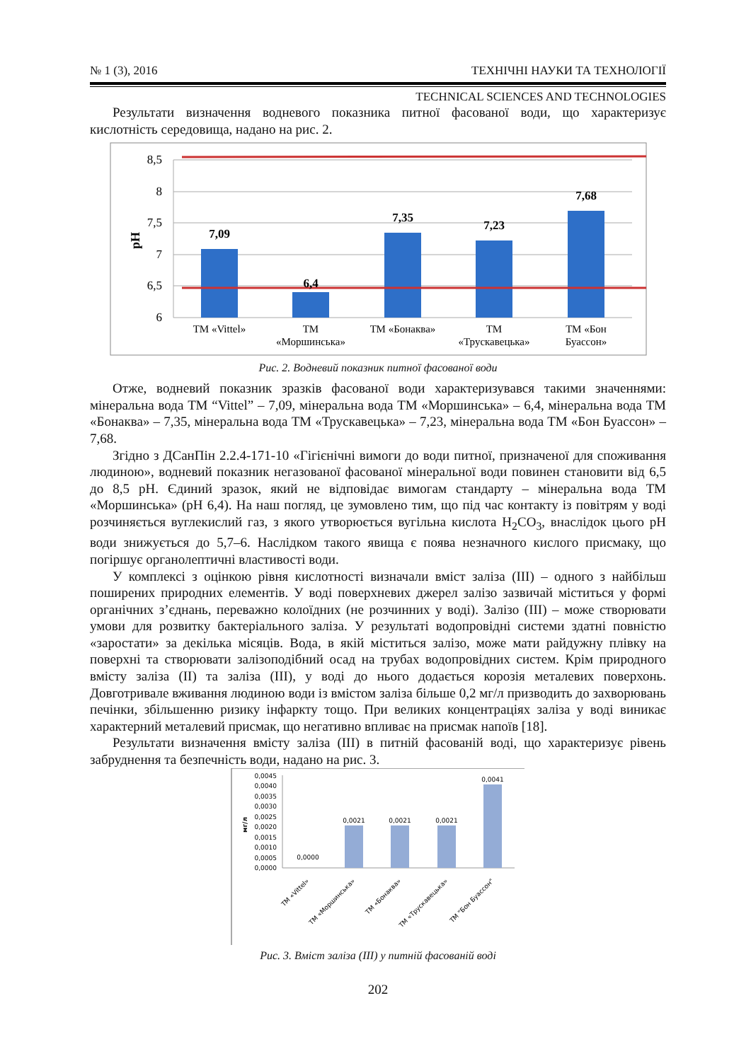№ 1 (3), 2016 ТЕХНІЧНІ НАУКИ ТА ТЕХНОЛОГІЇ
TECHNICAL SCIENCES AND TECHNOLOGIES
Результати визначення водневого показника питної фасованої води, що характеризує кислотність середовища, надано на рис. 2.
8,5
8
7,5
7
6,5
6
pH
7,09
6,4
7,35
7,23
7,68
ТМ «Vittel»
ТМ
«Моршинська»
ТМ «Бонаква»
ТМ
«Трускавецька»
ТМ «Бон
Буассон»
Рис. 2. Водневий показник питної фасованої води
Отже, водневий показник зразків фасованої води характеризувався такими значеннями: мінеральна вода ТМ “Vittel” – 7,09, мінеральна вода ТМ «Моршинська» – 6,4, мінеральна вода ТМ «Бонаква» – 7,35, мінеральна вода ТМ «Трускавецька» – 7,23, мінеральна вода ТМ «Бон Буассон» – 7,68.
Згідно з ДСанПін 2.2.4-171-10 «Гігієнічні вимоги до води питної, призначеної для споживання людиною», водневий показник негазованої фасованої мінеральної води повинен становити від 6,5 до 8,5 pH. Єдиний зразок, який не відповідає вимогам стандарту – мінеральна вода ТМ «Моршинська» (pH 6,4). На наш погляд, це зумовлено тим, що під час контакту із повітрям у воді розчиняється вуглекислий газ, з якого утворюється вугільна кислота H<sub>2</sub>CO<sub>3</sub>, внаслідок цього pH води знижується до 5,7–6. Наслідком такого явища є поява незначного кислого присмаку, що погіршує органолептичні властивості води.
У комплексі з оцінкою рівня кислотності визначали вміст заліза (III) – одного з найбільш поширених природних елементів. У воді поверхневих джерел залізо зазвичай міститься у формі органічних з’єднань, переважно колоїдних (не розчинних у воді). Залізо (III) – може створювати умови для розвитку бактеріального заліза. У результаті водопровідні системи здатні повністю «заростати» за декілька місяців. Вода, в якій міститься залізо, може мати райдужну плівку на поверхні та створювати залізоподібний осад на трубах водопровідних систем. Крім природного вмісту заліза (II) та заліза (III), у воді до нього додається корозія металевих поверхонь. Довготривале вживання людиною води із вмістом заліза більше 0,2 мг/л призводить до захворювань печінки, збільшенню ризику інфаркту тощо. При великих концентраціях заліза у воді виникає характерний металевий присмак, що негативно впливає на присмак напоїв [18].
Результати визначення вмісту заліза (III) в питній фасованій воді, що характеризує рівень забруднення та безпечність води, надано на рис. 3.
0,0045
0,0040
0,0035
0,0030
0,0025
0,0020
0,0015
0,0010
0,0005
0,0000
мг/л
0,0000
0,0021
0,0021
0,0021
0,0041
ТМ «Vittel»
ТМ «Моршинська»
ТМ «Бонаква»
ТМ «Трускавецька»
ТМ "Бон Буассон"
Рис. 3. Вміст заліза (III) у питній фасованій воді
202